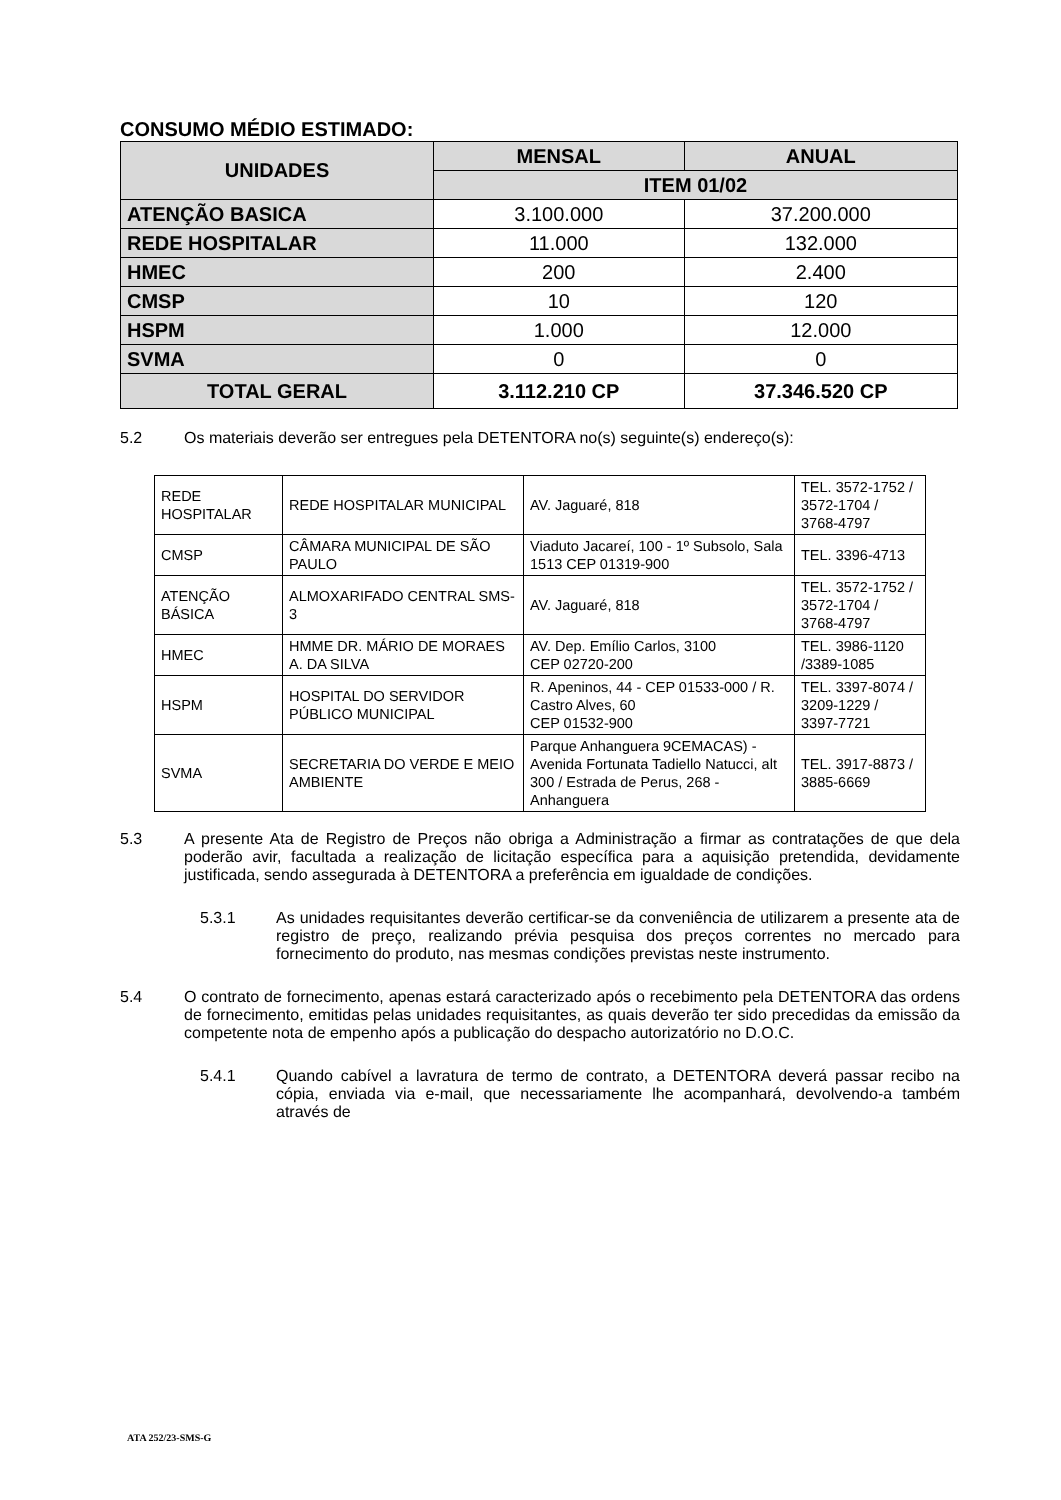CONSUMO MÉDIO ESTIMADO:
| UNIDADES | MENSAL | ANUAL |
| --- | --- | --- |
| | ITEM 01/02 | |
| ATENÇÃO BASICA | 3.100.000 | 37.200.000 |
| REDE HOSPITALAR | 11.000 | 132.000 |
| HMEC | 200 | 2.400 |
| CMSP | 10 | 120 |
| HSPM | 1.000 | 12.000 |
| SVMA | 0 | 0 |
| TOTAL GERAL | 3.112.210 CP | 37.346.520 CP |
5.2 Os materiais deverão ser entregues pela DETENTORA no(s) seguinte(s) endereço(s):
| REDE HOSPITALAR | REDE HOSPITALAR MUNICIPAL | AV. Jaguaré, 818 | TEL. 3572-1752 / 3572-1704 / 3768-4797 |
| CMSP | CÂMARA MUNICIPAL DE SÃO PAULO | Viaduto Jacareí, 100 - 1º Subsolo, Sala 1513 CEP 01319-900 | TEL. 3396-4713 |
| ATENÇÃO BÁSICA | ALMOXARIFADO CENTRAL SMS-3 | AV. Jaguaré, 818 | TEL. 3572-1752 / 3572-1704 / 3768-4797 |
| HMEC | HMME DR. MÁRIO DE MORAES A. DA SILVA | AV. Dep. Emílio Carlos, 3100 CEP 02720-200 | TEL. 3986-1120 /3389-1085 |
| HSPM | HOSPITAL DO SERVIDOR PÚBLICO MUNICIPAL | R. Apeninos, 44 - CEP 01533-000 / R. Castro Alves, 60 CEP 01532-900 | TEL. 3397-8074 / 3209-1229 / 3397-7721 |
| SVMA | SECRETARIA DO VERDE E MEIO AMBIENTE | Parque Anhanguera 9CEMACAS) - Avenida Fortunata Tadiello Natucci, alt 300 / Estrada de Perus, 268 - Anhanguera | TEL. 3917-8873 / 3885-6669 |
5.3 A presente Ata de Registro de Preços não obriga a Administração a firmar as contratações de que dela poderão avir, facultada a realização de licitação específica para a aquisição pretendida, devidamente justificada, sendo assegurada à DETENTORA a preferência em igualdade de condições.
5.3.1 As unidades requisitantes deverão certificar-se da conveniência de utilizarem a presente ata de registro de preço, realizando prévia pesquisa dos preços correntes no mercado para fornecimento do produto, nas mesmas condições previstas neste instrumento.
5.4 O contrato de fornecimento, apenas estará caracterizado após o recebimento pela DETENTORA das ordens de fornecimento, emitidas pelas unidades requisitantes, as quais deverão ter sido precedidas da emissão da competente nota de empenho após a publicação do despacho autorizatório no D.O.C.
5.4.1 Quando cabível a lavratura de termo de contrato, a DETENTORA deverá passar recibo na cópia, enviada via e-mail, que necessariamente lhe acompanhará, devolvendo-a também através de
ATA 252/23-SMS-G